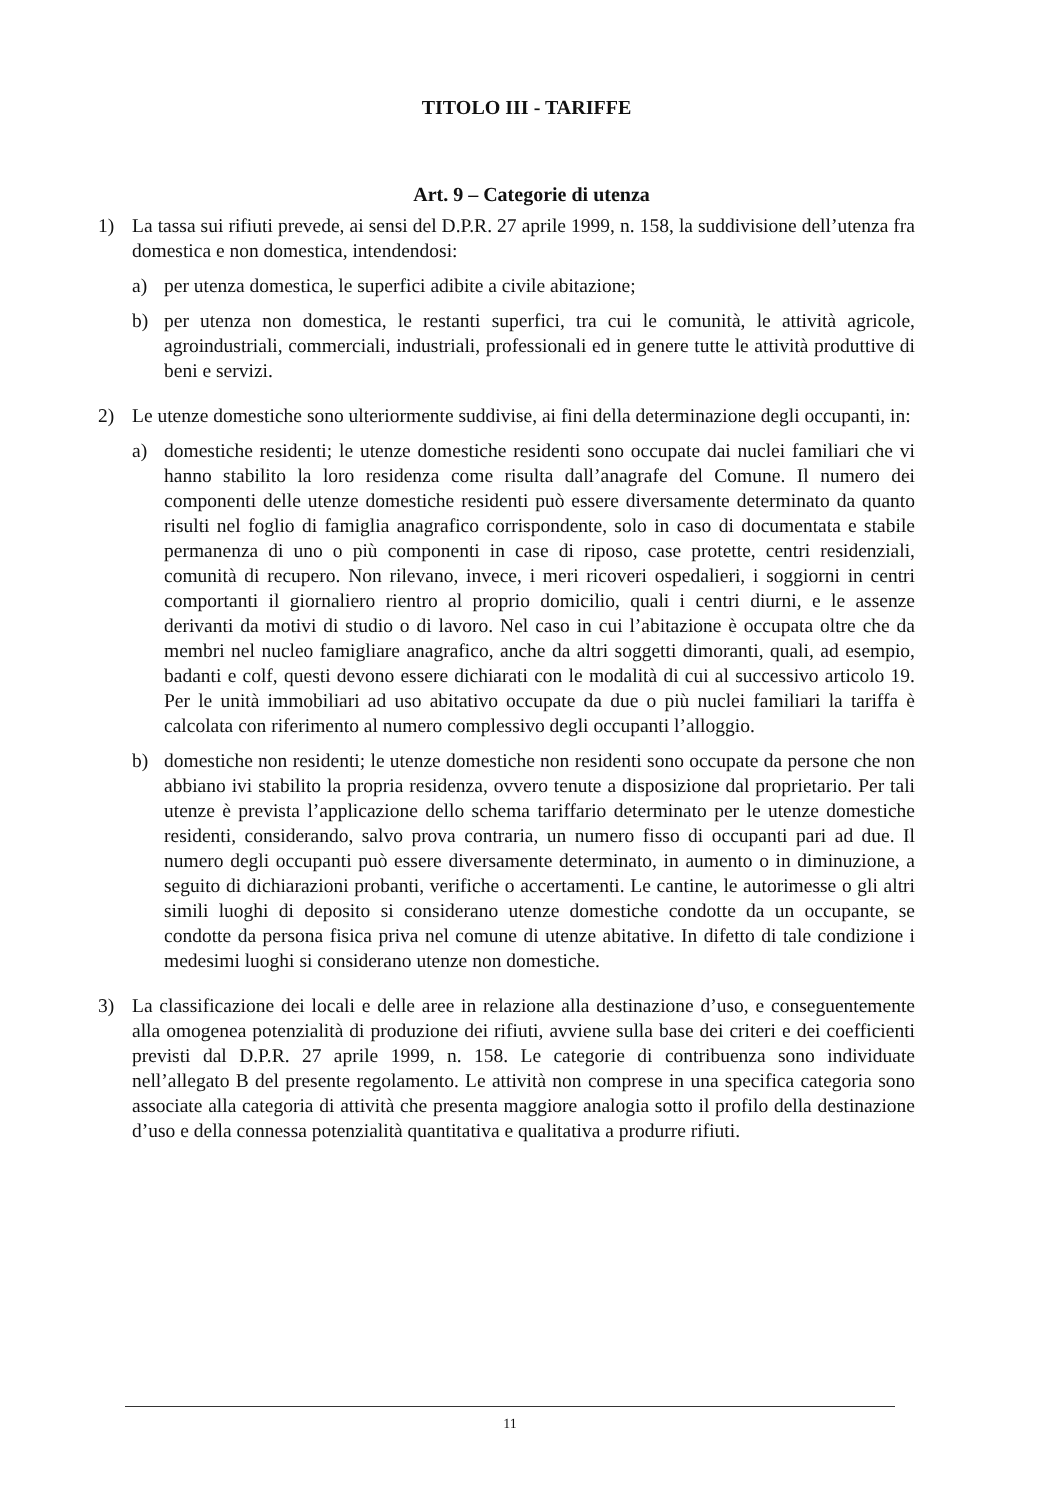TITOLO III - TARIFFE
Art. 9 – Categorie di utenza
1) La tassa sui rifiuti prevede, ai sensi del D.P.R. 27 aprile 1999, n. 158, la suddivisione dell’utenza fra domestica e non domestica, intendendosi:
a) per utenza domestica, le superfici adibite a civile abitazione;
b) per utenza non domestica, le restanti superfici, tra cui le comunità, le attività agricole, agroindustriali, commerciali, industriali, professionali ed in genere tutte le attività produttive di beni e servizi.
2) Le utenze domestiche sono ulteriormente suddivise, ai fini della determinazione degli occupanti, in:
a) domestiche residenti; le utenze domestiche residenti sono occupate dai nuclei familiari che vi hanno stabilito la loro residenza come risulta dall’anagrafe del Comune. Il numero dei componenti delle utenze domestiche residenti può essere diversamente determinato da quanto risulti nel foglio di famiglia anagrafico corrispondente, solo in caso di documentata e stabile permanenza di uno o più componenti in case di riposo, case protette, centri residenziali, comunità di recupero. Non rilevano, invece, i meri ricoveri ospedalieri, i soggiorni in centri comportanti il giornaliero rientro al proprio domicilio, quali i centri diurni, e le assenze derivanti da motivi di studio o di lavoro. Nel caso in cui l’abitazione è occupata oltre che da membri nel nucleo famigliare anagrafico, anche da altri soggetti dimoranti, quali, ad esempio, badanti e colf, questi devono essere dichiarati con le modalità di cui al successivo articolo 19. Per le unità immobiliari ad uso abitativo occupate da due o più nuclei familiari la tariffa è calcolata con riferimento al numero complessivo degli occupanti l’alloggio.
b) domestiche non residenti; le utenze domestiche non residenti sono occupate da persone che non abbiano ivi stabilito la propria residenza, ovvero tenute a disposizione dal proprietario. Per tali utenze è prevista l’applicazione dello schema tariffario determinato per le utenze domestiche residenti, considerando, salvo prova contraria, un numero fisso di occupanti pari ad due. Il numero degli occupanti può essere diversamente determinato, in aumento o in diminuzione, a seguito di dichiarazioni probanti, verifiche o accertamenti. Le cantine, le autorimesse o gli altri simili luoghi di deposito si considerano utenze domestiche condotte da un occupante, se condotte da persona fisica priva nel comune di utenze abitative. In difetto di tale condizione i medesimi luoghi si considerano utenze non domestiche.
3) La classificazione dei locali e delle aree in relazione alla destinazione d’uso, e conseguentemente alla omogenea potenzialità di produzione dei rifiuti, avviene sulla base dei criteri e dei coefficienti previsti dal D.P.R. 27 aprile 1999, n. 158. Le categorie di contribuenza sono individuate nell’allegato B del presente regolamento. Le attività non comprese in una specifica categoria sono associate alla categoria di attività che presenta maggiore analogia sotto il profilo della destinazione d’uso e della connessa potenzialità quantitativa e qualitativa a produrre rifiuti.
11